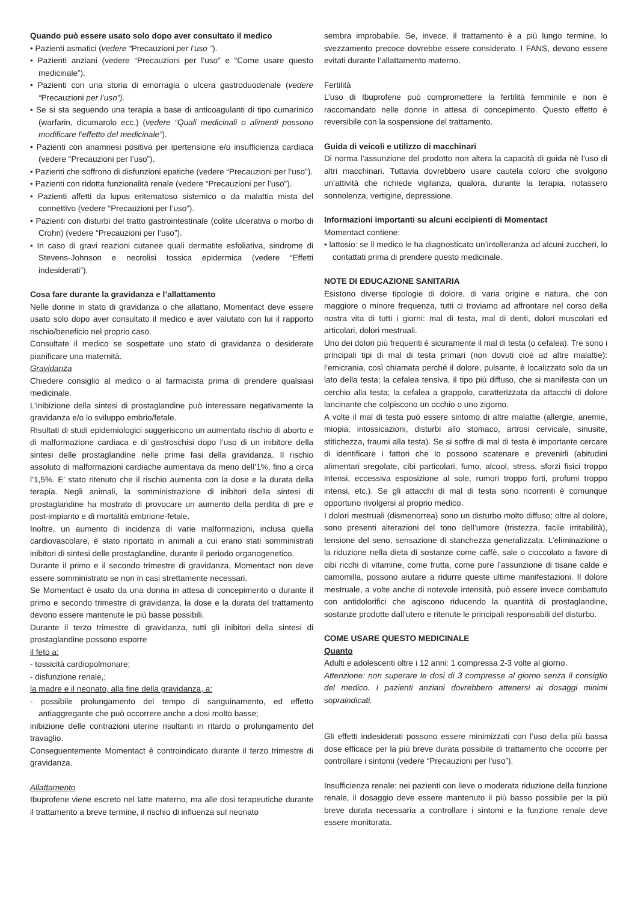Quando può essere usato solo dopo aver consultato il medico
• Pazienti asmatici (vedere “Precauzioni per l’uso ”).
• Pazienti anziani (vedere “Precauzioni per l’uso” e “Come usare questo medicinale”).
• Pazienti con una storia di emorragia o ulcera gastroduodenale (vedere “Precauzioni per l’uso”).
• Se si sta seguendo una terapia a base di anticoagulanti di tipo cumarinico (warfarin, dicumarolo ecc.) (vedere “Quali medicinali o alimenti possono modificare l’effetto del medicinale”).
• Pazienti con anamnesi positiva per ipertensione e/o insufficienza cardiaca (vedere “Precauzioni per l’uso”).
• Pazienti che soffrono di disfunzioni epatiche (vedere “Precauzioni per l’uso”).
• Pazienti con ridotta funzionalità renale (vedere “Precauzioni per l’uso”).
• Pazienti affetti da lupus eritematoso sistemico o da malattia mista del connettivo (vedere “Precauzioni per l’uso”).
• Pazienti con disturbi del tratto gastrointestinale (colite ulcerativa o morbo di Crohn) (vedere “Precauzioni per l’uso”).
• In caso di gravi reazioni cutanee quali dermatite esfoliativa, sindrome di Stevens-Johnson e necrolisi tossica epidermica (vedere “Effetti indesiderati”).
Cosa fare durante la gravidanza e l’allattamento
Nelle donne in stato di gravidanza o che allattano, Momentact deve essere usato solo dopo aver consultato il medico e aver valutato con lui il rapporto rischio/beneficio nel proprio caso.
Consultate il medico se sospettate uno stato di gravidanza o desiderate pianificare una maternità.
Gravidanza
Chiedere consiglio al medico o al farmacista prima di prendere qualsiasi medicinale.
L’inibizione della sintesi di prostaglandine può interessare negativamente la gravidanza e/o lo sviluppo embrio/fetale.
Risultati di studi epidemiologici suggeriscono un aumentato rischio di aborto e di malformazione cardiaca e di gastroschisi dopo l’uso di un inibitore della sintesi delle prostaglandine nelle prime fasi della gravidanza. Il rischio assoluto di malformazioni cardiache aumentava da meno dell’1%, fino a circa l’1,5%. E’ stato ritenuto che il rischio aumenta con la dose e la durata della terapia. Negli animali, la somministrazione di inibitori della sintesi di prostaglandine ha mostrato di provocare un aumento della perdita di pre e post-impianto e di mortalità embrione-fetale.
Inoltre, un aumento di incidenza di varie malformazioni, inclusa quella cardiovascolare, è stato riportato in animali a cui erano stati somministrati inibitori di sintesi delle prostaglandine, durante il periodo organogenetico.
Durante il primo e il secondo trimestre di gravidanza, Momentact non deve essere somministrato se non in casi strettamente necessari.
Se Momentact è usato da una donna in attesa di concepimento o durante il primo e secondo trimestre di gravidanza, la dose e la durata del trattamento devono essere mantenute le più basse possibili.
Durante il terzo trimestre di gravidanza, tutti gli inibitori della sintesi di prostaglandine possono esporre
il feto a:
- tossicità cardiopolmonare;
- disfunzione renale,;
la madre e il neonato, alla fine della gravidanza, a:
- possibile prolungamento del tempo di sanguinamento, ed effetto antiaggregante che può occorrere anche a dosi molto basse;
inibizione delle contrazioni uterine risultanti in ritardo o prolungamento del travaglio.
Conseguentemente Momentact è controindicato durante il terzo trimestre di gravidanza.
Allattamento
Ibuprofene viene escreto nel latte materno, ma alle dosi terapeutiche durante il trattamento a breve termine, il rischio di influenza sul neonato
sembra improbabile. Se, invece, il trattamento è a più lungo termine, lo svezzamento precoce dovrebbe essere considerato. I FANS, devono essere evitati durante l’allattamento materno.
Fertilità
L’uso di Ibuprofene può compromettere la fertilità femminile e non è raccomandato nelle donne in attesa di concepimento. Questo effetto è reversibile con la sospensione del trattamento.
Guida di veicoli e utilizzo di macchinari
Di norma l’assunzione del prodotto non altera la capacità di guida nè l’uso di altri macchinari. Tuttavia dovrebbero usare cautela coloro che svolgono un’attività che richiede vigilanza, qualora, durante la terapia, notassero sonnolenza, vertigine, depressione.
Informazioni importanti su alcuni eccipienti di Momentact
Momentact contiene:
• lattosio: se il medico le ha diagnosticato un’intolleranza ad alcuni zuccheri, lo contattati prima di prendere questo medicinale.
NOTE DI EDUCAZIONE SANITARIA
Esistono diverse tipologie di dolore, di varia origine e natura, che con maggiore o minore frequenza, tutti ci troviamo ad affrontare nel corso della nostra vita di tutti i giorni: mal di testa, mal di denti, dolori muscolari ed articolari, dolori mestruali.
Uno dei dolori più frequenti è sicuramente il mal di testa (o cefalea). Tre sono i principali tipi di mal di testa primari (non dovuti cioè ad altre malattie): l’emicrania, così chiamata perché il dolore, pulsante, è localizzato solo da un lato della testa; la cefalea tensiva, il tipo più diffuso, che si manifesta con un cerchio alla testa; la cefalea a grappolo, caratterizzata da attacchi di dolore lancinante che colpiscono un occhio o uno zigomo.
A volte il mal di testa può essere sintomo di altre malattie (allergie, anemie, miopia, intossicazioni, disturbi allo stomaco, artrosi cervicale, sinusite, stitichezza, traumi alla testa). Se si soffre di mal di testa è importante cercare di identificare i fattori che lo possono scatenare e prevenirli (abitudini alimentari sregolate, cibi particolari, fumo, alcool, stress, sforzi fisici troppo intensi, eccessiva esposizione al sole, rumori troppo forti, profumi troppo intensi, etc.). Se gli attacchi di mal di testa sono ricorrenti è comunque opportuno rivolgersi al proprio medico.
I dolori mestruali (dismenorrea) sono un disturbo molto diffuso; oltre al dolore, sono presenti alterazioni del tono dell’umore (tristezza, facile irritabilità), tensione del seno, sensazione di stanchezza generalizzata. L’eliminazione o la riduzione nella dieta di sostanze come caffè, sale o cioccolato a favore di cibi ricchi di vitamine, come frutta, come pure l’assunzione di tisane calde e camomilla, possono aiutare a ridurre queste ultime manifestazioni. Il dolore mestruale, a volte anche di notevole intensità, può essere invece combattuto con antidolorifici che agiscono riducendo la quantità di prostaglandine, sostanze prodotte dall’utero e ritenute le principali responsabili del disturbo.
COME USARE QUESTO MEDICINALE
Quanto
Adulti e adolescenti oltre i 12 anni: 1 compressa 2-3 volte al giorno.
Attenzione: non superare le dosi di 3 compresse al giorno senza il consiglio del medico. I pazienti anziani dovrebbero attenersi ai dosaggi minimi sopraindicati.
Gli effetti indesiderati possono essere minimizzati con l’uso della più bassa dose efficace per la più breve durata possibile di trattamento che occorre per controllare i sintomi (vedere “Precauzioni per l’uso”).
Insufficienza renale: nei pazienti con lieve o moderata riduzione della funzione renale, il dosaggio deve essere mantenuto il più basso possibile per la più breve durata necessaria a controllare i sintomi e la funzione renale deve essere monitorata.